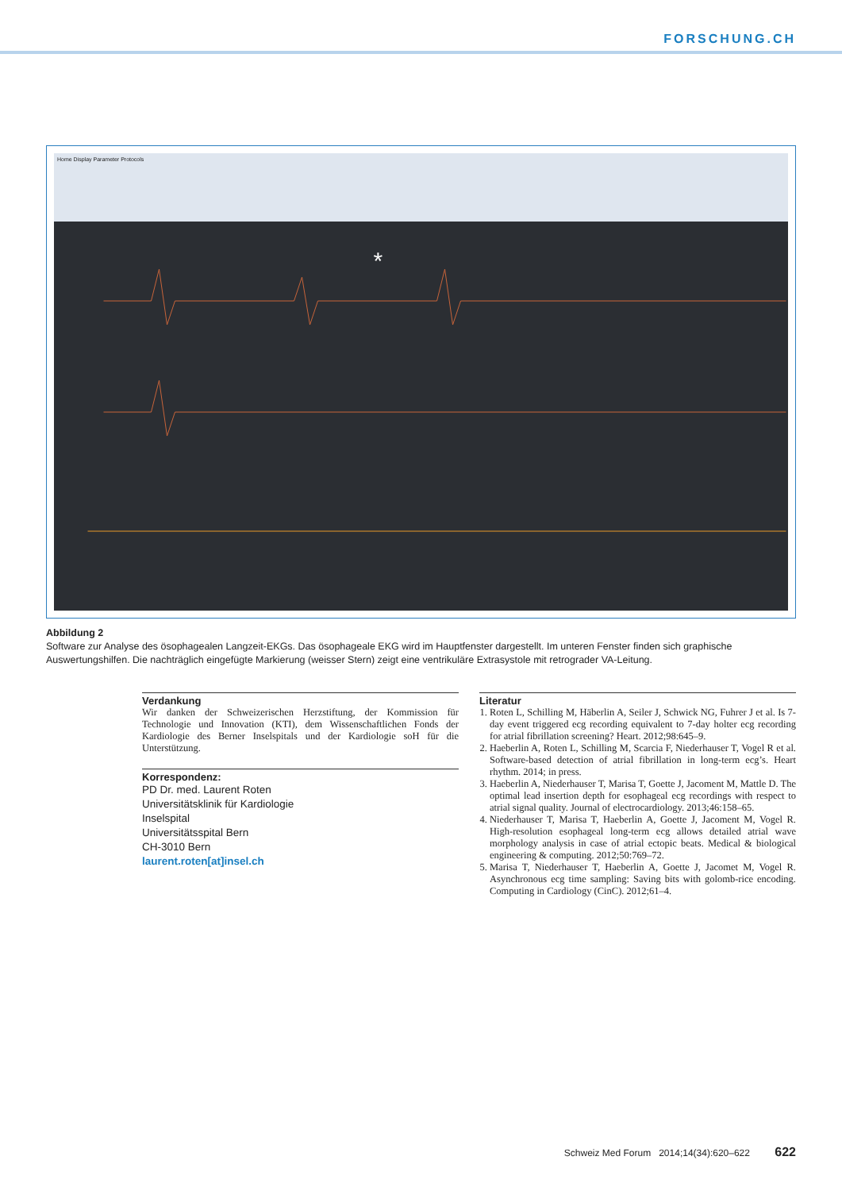FORSCHUNG.CH
Home Display Parameter Protocols
*
Abbildung 2
Software zur Analyse des ösophagealen Langzeit-EKGs. Das ösophageale EKG wird im Hauptfenster dargestellt. Im unteren Fenster finden sich graphische Auswertungshilfen. Die nachträglich eingefügte Markierung (weisser Stern) zeigt eine ventrikuläre Extrasystole mit retrograder VA-Leitung.
Verdankung
Wir danken der Schweizerischen Herzstiftung, der Kommission für Technologie und Innovation (KTI), dem Wissenschaftlichen Fonds der Kardiologie des Berner Inselspitals und der Kardiologie soH für die Unterstützung.
Korrespondenz:
PD Dr. med. Laurent Roten
Universitätsklinik für Kardiologie
Inselspital
Universitätsspital Bern
CH-3010 Bern
laurent.roten[at]insel.ch
Literatur
1. Roten L, Schilling M, Häberlin A, Seiler J, Schwick NG, Fuhrer J et al. Is 7-day event triggered ecg recording equivalent to 7-day holter ecg recording for atrial fibrillation screening? Heart. 2012;98:645–9.
2. Haeberlin A, Roten L, Schilling M, Scarcia F, Niederhauser T, Vogel R et al. Software-based detection of atrial fibrillation in long-term ecg’s. Heart rhythm. 2014; in press.
3. Haeberlin A, Niederhauser T, Marisa T, Goette J, Jacoment M, Mattle D. The optimal lead insertion depth for esophageal ecg recordings with respect to atrial signal quality. Journal of electrocardiology. 2013;46:158–65.
4. Niederhauser T, Marisa T, Haeberlin A, Goette J, Jacoment M, Vogel R. High-resolution esophageal long-term ecg allows detailed atrial wave morphology analysis in case of atrial ectopic beats. Medical & biological engineering & computing. 2012;50:769–72.
5. Marisa T, Niederhauser T, Haeberlin A, Goette J, Jacomet M, Vogel R. Asynchronous ecg time sampling: Saving bits with golomb-rice encoding. Computing in Cardiology (CinC). 2012;61–4.
Schweiz Med Forum 2014;14(34):620–622 622